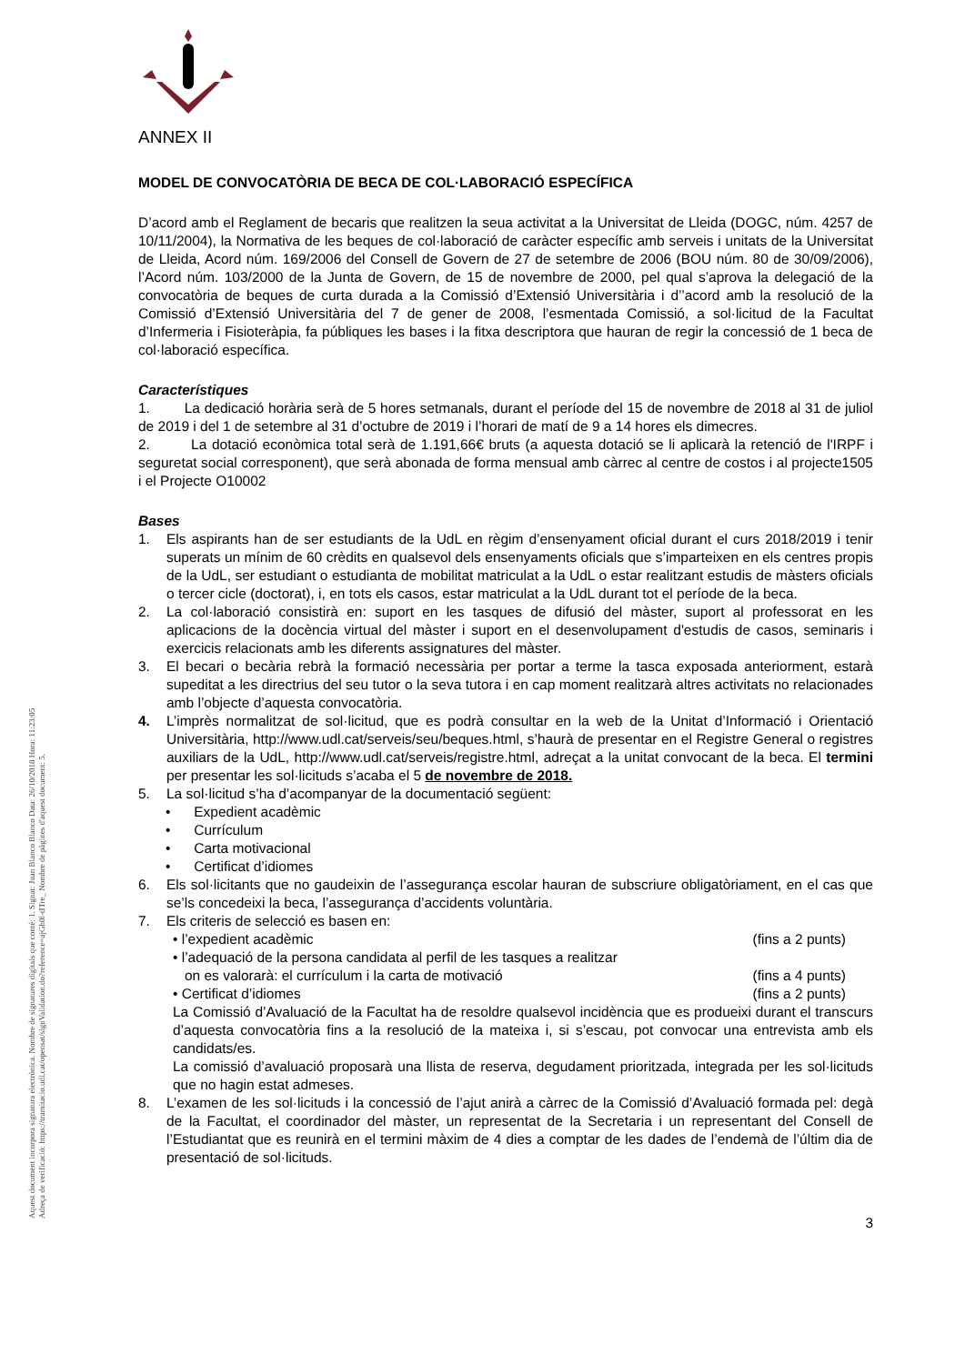Aquest document incorpora signatura electrònica. Nombre de signatures digitals que conté: 1. Signat: Juan Blanco Blanco Data: 26/10/2018 Hora: 11:23:05
Adreça de verificació: https://tramitacio.udl.cat/opensat/signValidation.do?reference=ajGh0l-tITre_ Nombre de pàgines d'aquest document: 5.
ANNEX II
MODEL DE CONVOCATÒRIA DE BECA DE COL·LABORACIÓ ESPECÍFICA
D’acord amb el Reglament de becaris que realitzen la seua activitat a la Universitat de Lleida (DOGC, núm. 4257 de 10/11/2004), la Normativa de les beques de col·laboració de caràcter específic amb serveis i unitats de la Universitat de Lleida, Acord núm. 169/2006 del Consell de Govern de 27 de setembre de 2006 (BOU núm. 80 de 30/09/2006), l’Acord núm. 103/2000 de la Junta de Govern, de 15 de novembre de 2000, pel qual s’aprova la delegació de la convocatòria de beques de curta durada a la Comissió d’Extensió Universitària i d’’acord amb la resolució de la Comissió d’Extensió Universitària del 7 de gener de 2008, l’esmentada Comissió, a sol·licitud de la Facultat d’Infermeria i Fisioteràpia, fa públiques les bases i la fitxa descriptora que hauran de regir la concessió de 1 beca de col·laboració específica.
Característiques
1. La dedicació horària serà de 5 hores setmanals, durant el període del 15 de novembre de 2018 al 31 de juliol de 2019 i del 1 de setembre al 31 d’octubre de 2019 i l’horari de matí de 9 a 14 hores els dimecres.
2. La dotació econòmica total serà de 1.191,66€ bruts (a aquesta dotació se li aplicarà la retenció de l'IRPF i seguretat social corresponent), que serà abonada de forma mensual amb càrrec al centre de costos i al projecte1505 i el Projecte O10002
Bases
1. Els aspirants han de ser estudiants de la UdL en règim d’ensenyament oficial durant el curs 2018/2019 i tenir superats un mínim de 60 crèdits en qualsevol dels ensenyaments oficials que s’imparteixen en els centres propis de la UdL, ser estudiant o estudianta de mobilitat matriculat a la UdL o estar realitzant estudis de màsters oficials o tercer cicle (doctorat), i, en tots els casos, estar matriculat a la UdL durant tot el període de la beca.
2. La col·laboració consistirà en: suport en les tasques de difusió del màster, suport al professorat en les aplicacions de la docència virtual del màster i suport en el desenvolupament d'estudis de casos, seminaris i exercicis relacionats amb les diferents assignatures del màster.
3. El becari o becària rebrà la formació necessària per portar a terme la tasca exposada anteriorment, estarà supeditat a les directrius del seu tutor o la seva tutora i en cap moment realitzarà altres activitats no relacionades amb l’objecte d’aquesta convocatòria.
4. L’imprès normalitzat de sol·licitud, que es podrà consultar en la web de la Unitat d’Informació i Orientació Universitària, http://www.udl.cat/serveis/seu/beques.html, s’haurà de presentar en el Registre General o registres auxiliars de la UdL, http://www.udl.cat/serveis/registre.html, adreçat a la unitat convocant de la beca. El termini per presentar les sol·licituds s’acaba el 5 de novembre de 2018.
5. La sol·licitud s’ha d’acompanyar de la documentació següent:
• Expedient acadèmic
• Currículum
• Carta motivacional
• Certificat d’idiomes
6. Els sol·licitants que no gaudeixin de l’assegurança escolar hauran de subscriure obligatòriament, en el cas que se’ls concedeixi la beca, l’assegurança d’accidents voluntària.
7. Els criteris de selecció es basen en:
• l’expedient acadèmic (fins a 2 punts)
• l’adequació de la persona candidata al perfil de les tasques a realitzar
on es valorarà: el currículum i la carta de motivació
(fins a 4 punts)
• Certificat d’idiomes (fins a 2 punts)
La Comissió d’Avaluació de la Facultat ha de resoldre qualsevol incidència que es produeixi durant el transcurs d’aquesta convocatòria fins a la resolució de la mateixa i, si s’escau, pot convocar una entrevista amb els candidats/es.
La comissió d’avaluació proposarà una llista de reserva, degudament prioritzada, integrada per les sol·licituds que no hagin estat admeses.
8. L’examen de les sol·licituds i la concessió de l’ajut anirà a càrrec de la Comissió d’Avaluació formada pel: degà de la Facultat, el coordinador del màster, un representat de la Secretaria i un representant del Consell de l’Estudiantat que es reunirà en el termini màxim de 4 dies a comptar de les dades de l’endemà de l’últim dia de presentació de sol·licituds.
3